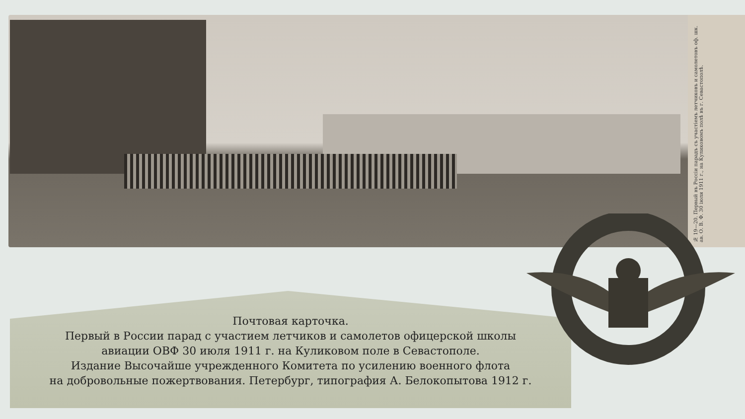№ 19—20. Первый въ Россіи парадъ съ участіемъ летчиковъ и самолетовъ оф. шк. ав. О. В. Ф. 30 іюля 1911 г., на Куликовомъ полѣ въ г. Севастополѣ.
Почтовая карточка.
Первый в России парад с участием летчиков и самолетов офицерской школы
авиации ОВФ 30 июля 1911 г. на Куликовом поле в Севастополе.
Издание Высочайше учрежденного Комитета по усилению военного флота
на добровольные пожертвования. Петербург, типография А. Белокопытова 1912 г.